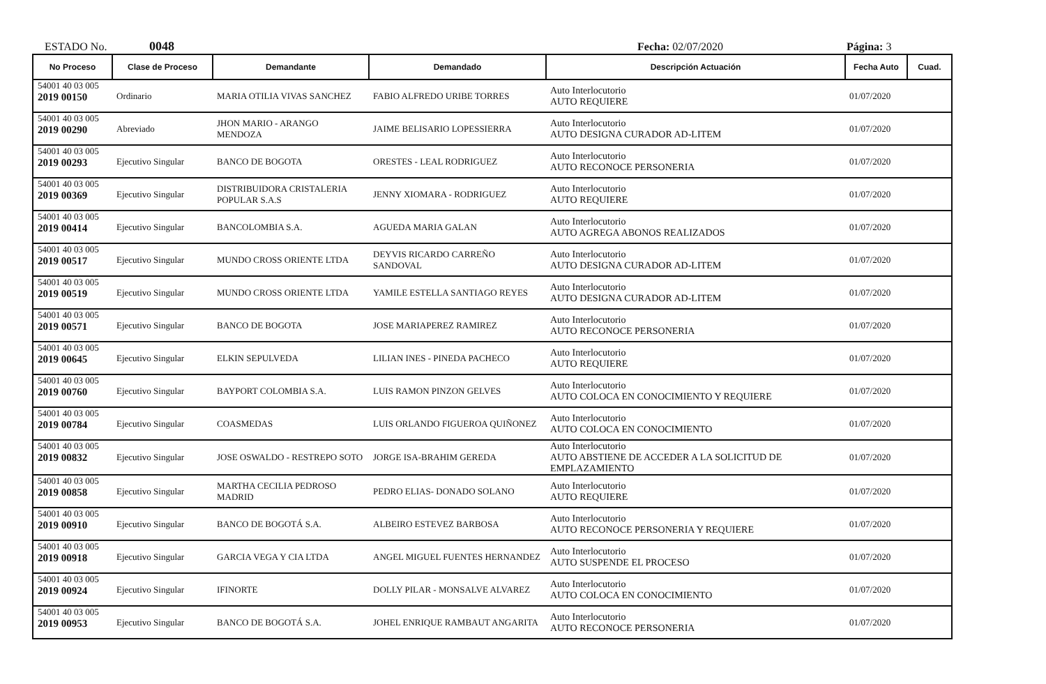ESTADO No. 0048 Fecha: 02/07/2020 Página: 3
| No Proceso | Clase de Proceso | Demandante | Demandado | Descripción Actuación | Fecha Auto | Cuad. |
| --- | --- | --- | --- | --- | --- | --- |
| 54001 40 03 005 2019 00150 | Ordinario | MARIA OTILIA VIVAS SANCHEZ | FABIO ALFREDO URIBE TORRES | Auto Interlocutorio AUTO REQUIERE | 01/07/2020 | |
| 54001 40 03 005 2019 00290 | Abreviado | JHON MARIO - ARANGO MENDOZA | JAIME BELISARIO LOPESSIERRA | Auto Interlocutorio AUTO DESIGNA CURADOR AD-LITEM | 01/07/2020 | |
| 54001 40 03 005 2019 00293 | Ejecutivo Singular | BANCO DE BOGOTA | ORESTES - LEAL RODRIGUEZ | Auto Interlocutorio AUTO RECONOCE PERSONERIA | 01/07/2020 | |
| 54001 40 03 005 2019 00369 | Ejecutivo Singular | DISTRIBUIDORA CRISTALERIA POPULAR S.A.S | JENNY XIOMARA - RODRIGUEZ | Auto Interlocutorio AUTO REQUIERE | 01/07/2020 | |
| 54001 40 03 005 2019 00414 | Ejecutivo Singular | BANCOLOMBIA S.A. | AGUEDA MARIA GALAN | Auto Interlocutorio AUTO AGREGA ABONOS REALIZADOS | 01/07/2020 | |
| 54001 40 03 005 2019 00517 | Ejecutivo Singular | MUNDO CROSS ORIENTE LTDA | DEYVIS RICARDO CARREÑO SANDOVAL | Auto Interlocutorio AUTO DESIGNA CURADOR AD-LITEM | 01/07/2020 | |
| 54001 40 03 005 2019 00519 | Ejecutivo Singular | MUNDO CROSS ORIENTE LTDA | YAMILE ESTELLA SANTIAGO REYES | Auto Interlocutorio AUTO DESIGNA CURADOR AD-LITEM | 01/07/2020 | |
| 54001 40 03 005 2019 00571 | Ejecutivo Singular | BANCO DE BOGOTA | JOSE MARIAPEREZ RAMIREZ | Auto Interlocutorio AUTO RECONOCE PERSONERIA | 01/07/2020 | |
| 54001 40 03 005 2019 00645 | Ejecutivo Singular | ELKIN SEPULVEDA | LILIAN INES - PINEDA PACHECO | Auto Interlocutorio AUTO REQUIERE | 01/07/2020 | |
| 54001 40 03 005 2019 00760 | Ejecutivo Singular | BAYPORT COLOMBIA S.A. | LUIS RAMON PINZON GELVES | Auto Interlocutorio AUTO COLOCA EN CONOCIMIENTO Y REQUIERE | 01/07/2020 | |
| 54001 40 03 005 2019 00784 | Ejecutivo Singular | COASMEDAS | LUIS ORLANDO FIGUEROA QUIÑONEZ | Auto Interlocutorio AUTO COLOCA EN CONOCIMIENTO | 01/07/2020 | |
| 54001 40 03 005 2019 00832 | Ejecutivo Singular | JOSE OSWALDO - RESTREPO SOTO | JORGE ISA-BRAHIM GEREDA | Auto Interlocutorio AUTO ABSTIENE DE ACCEDER A LA SOLICITUD DE EMPLAZAMIENTO | 01/07/2020 | |
| 54001 40 03 005 2019 00858 | Ejecutivo Singular | MARTHA CECILIA PEDROSO MADRID | PEDRO ELIAS- DONADO SOLANO | Auto Interlocutorio AUTO REQUIERE | 01/07/2020 | |
| 54001 40 03 005 2019 00910 | Ejecutivo Singular | BANCO DE BOGOTÁ S.A. | ALBEIRO ESTEVEZ BARBOSA | Auto Interlocutorio AUTO RECONOCE PERSONERIA Y REQUIERE | 01/07/2020 | |
| 54001 40 03 005 2019 00918 | Ejecutivo Singular | GARCIA VEGA Y CIA LTDA | ANGEL MIGUEL FUENTES HERNANDEZ | Auto Interlocutorio AUTO SUSPENDE EL PROCESO | 01/07/2020 | |
| 54001 40 03 005 2019 00924 | Ejecutivo Singular | IFINORTE | DOLLY PILAR - MONSALVE ALVAREZ | Auto Interlocutorio AUTO COLOCA EN CONOCIMIENTO | 01/07/2020 | |
| 54001 40 03 005 2019 00953 | Ejecutivo Singular | BANCO DE BOGOTÁ S.A. | JOHEL ENRIQUE RAMBAUT ANGARITA | Auto Interlocutorio AUTO RECONOCE PERSONERIA | 01/07/2020 | |